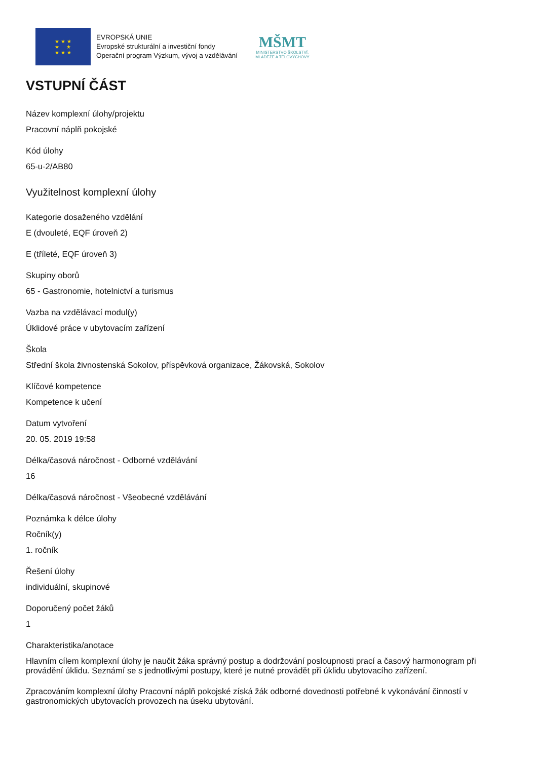★ ★ ★
★ ★
★ ★ ★
EVROPSKÁ UNIE
Evropské strukturální a investiční fondy
Operační program Výzkum, vývoj a vzdělávání
MŠMT
MINISTERSTVO ŠKOLSTVÍ,
MLÁDEŽE A TĚLOVÝCHOVY
VSTUPNÍ ČÁST
Název komplexní úlohy/projektu
Pracovní náplň pokojské
Kód úlohy
65-u-2/AB80
Využitelnost komplexní úlohy
Kategorie dosaženého vzdělání
E (dvouleté, EQF úroveň 2)
E (tříleté, EQF úroveň 3)
Skupiny oborů
65 - Gastronomie, hotelnictví a turismus
Vazba na vzdělávací modul(y)
Úklidové práce v ubytovacím zařízení
Škola
Střední škola živnostenská Sokolov, příspěvková organizace, Žákovská, Sokolov
Klíčové kompetence
Kompetence k učení
Datum vytvoření
20. 05. 2019 19:58
Délka/časová náročnost - Odborné vzdělávání
16
Délka/časová náročnost - Všeobecné vzdělávání
Poznámka k délce úlohy
Ročník(y)
1. ročník
Řešení úlohy
individuální, skupinové
Doporučený počet žáků
1
Charakteristika/anotace
Hlavním cílem komplexní úlohy je naučit žáka správný postup a dodržování posloupnosti prací a časový harmonogram při provádění úklidu. Seznámí se s jednotlivými postupy, které je nutné provádět při úklidu ubytovacího zařízení.
Zpracováním komplexní úlohy Pracovní náplň pokojské získá žák odborné dovednosti potřebné k vykonávání činností v gastronomických ubytovacích provozech na úseku ubytování.